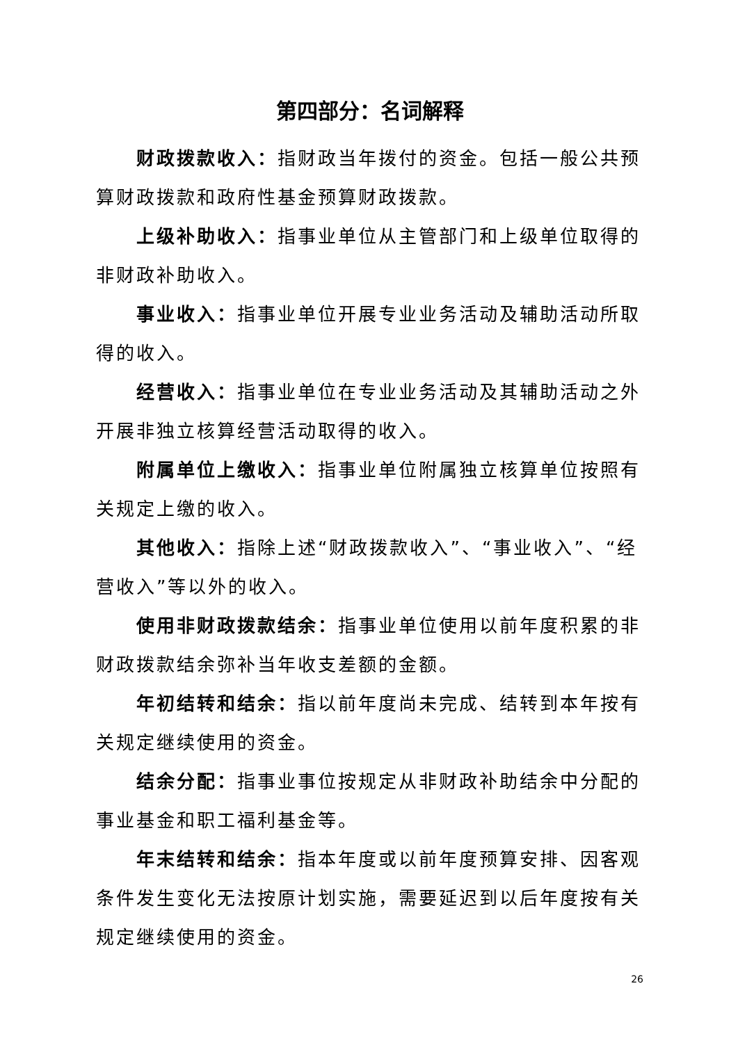第四部分：名词解释
财政拨款收入：指财政当年拨付的资金。包括一般公共预算财政拨款和政府性基金预算财政拨款。
上级补助收入：指事业单位从主管部门和上级单位取得的非财政补助收入。
事业收入：指事业单位开展专业业务活动及辅助活动所取得的收入。
经营收入：指事业单位在专业业务活动及其辅助活动之外开展非独立核算经营活动取得的收入。
附属单位上缴收入：指事业单位附属独立核算单位按照有关规定上缴的收入。
其他收入：指除上述“财政拨款收入”、“事业收入”、“经营收入”等以外的收入。
使用非财政拨款结余：指事业单位使用以前年度积累的非财政拨款结余弥补当年收支差额的金额。
年初结转和结余：指以前年度尚未完成、结转到本年按有关规定继续使用的资金。
结余分配：指事业事位按规定从非财政补助结余中分配的事业基金和职工福利基金等。
年末结转和结余：指本年度或以前年度预算安排、因客观条件发生变化无法按原计划实施，需要延迟到以后年度按有关规定继续使用的资金。
26